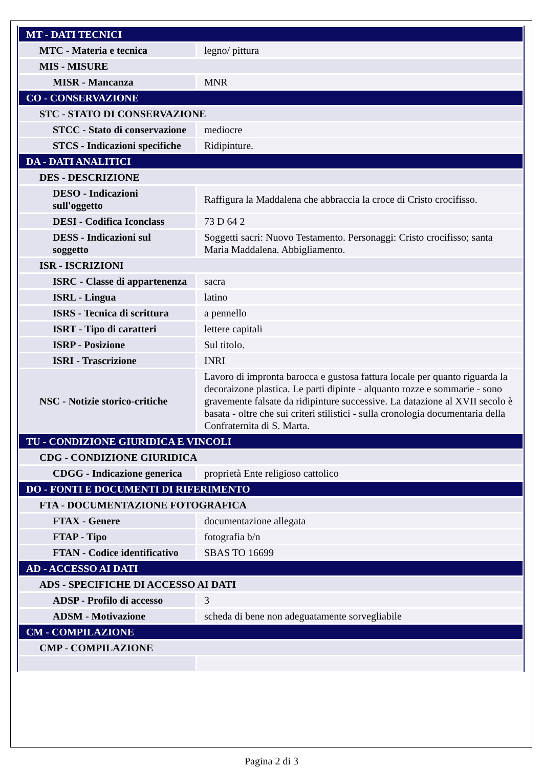| MT - DATI TECNICI | |
| MTC - Materia e tecnica | legno/ pittura |
| MIS - MISURE | |
| MISR - Mancanza | MNR |
| CO - CONSERVAZIONE | |
| STC - STATO DI CONSERVAZIONE | |
| STCC - Stato di conservazione | mediocre |
| STCS - Indicazioni specifiche | Ridipinture. |
| DA - DATI ANALITICI | |
| DES - DESCRIZIONE | |
| DESO - Indicazioni sull'oggetto | Raffigura la Maddalena che abbraccia la croce di Cristo crocifisso. |
| DESI - Codifica Iconclass | 73 D 64 2 |
| DESS - Indicazioni sul soggetto | Soggetti sacri: Nuovo Testamento. Personaggi: Cristo crocifisso; santa Maria Maddalena. Abbigliamento. |
| ISR - ISCRIZIONI | |
| ISRC - Classe di appartenenza | sacra |
| ISRL - Lingua | latino |
| ISRS - Tecnica di scrittura | a pennello |
| ISRT - Tipo di caratteri | lettere capitali |
| ISRP - Posizione | Sul titolo. |
| ISRI - Trascrizione | INRI |
| NSC - Notizie storico-critiche | Lavoro di impronta barocca e gustosa fattura locale per quanto riguarda la decoraizone plastica. Le parti dipinte - alquanto rozze e sommarie - sono gravemente falsate da ridipinture successive. La datazione al XVII secolo è basata - oltre che sui criteri stilistici - sulla cronologia documentaria della Confraternita di S. Marta. |
| TU - CONDIZIONE GIURIDICA E VINCOLI | |
| CDG - CONDIZIONE GIURIDICA | |
| CDGG - Indicazione generica | proprietà Ente religioso cattolico |
| DO - FONTI E DOCUMENTI DI RIFERIMENTO | |
| FTA - DOCUMENTAZIONE FOTOGRAFICA | |
| FTAX - Genere | documentazione allegata |
| FTAP - Tipo | fotografia b/n |
| FTAN - Codice identificativo | SBAS TO 16699 |
| AD - ACCESSO AI DATI | |
| ADS - SPECIFICHE DI ACCESSO AI DATI | |
| ADSP - Profilo di accesso | 3 |
| ADSM - Motivazione | scheda di bene non adeguatamente sorvegliabile |
| CM - COMPILAZIONE | |
| CMP - COMPILAZIONE | |
Pagina 2 di 3